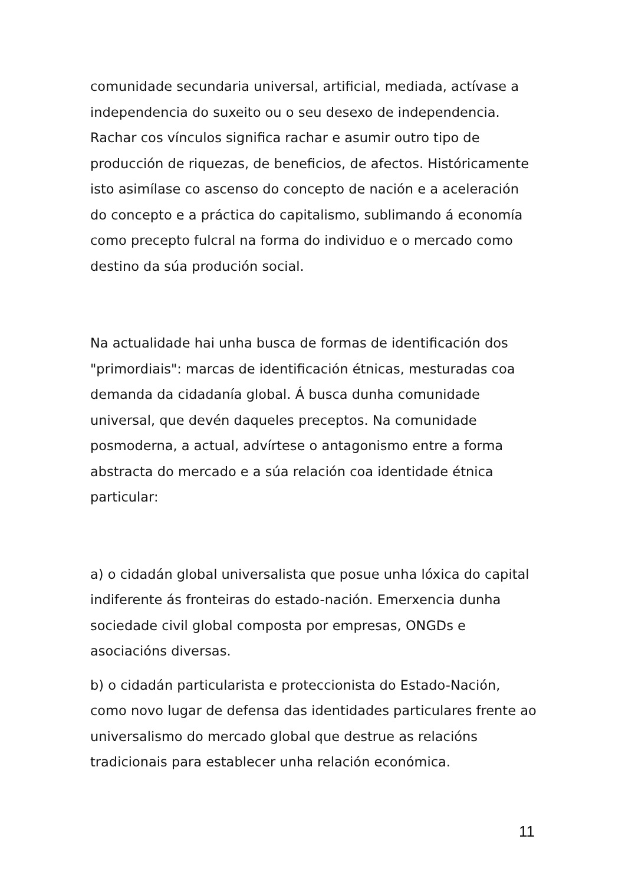comunidade secundaria universal, artificial, mediada, actívase a independencia do suxeito ou o seu desexo de independencia. Rachar cos vínculos significa rachar e asumir outro tipo de producción de riquezas, de beneficios, de afectos. Históricamente isto asimílase co ascenso do concepto de nación e a aceleración do concepto e a práctica do capitalismo, sublimando á economía como precepto fulcral na forma do individuo e o mercado como destino da súa produción social.
Na actualidade hai unha busca de formas de identificación dos "primordiais": marcas de identificación étnicas, mesturadas coa demanda da cidadanía global. Á busca dunha comunidade universal, que devén daqueles preceptos. Na comunidade posmoderna, a actual, advírtese o antagonismo entre a forma abstracta do mercado e a súa relación coa identidade étnica particular:
a) o cidadán global universalista que posue unha lóxica do capital indiferente ás fronteiras do estado-nación. Emerxencia dunha sociedade civil global composta por empresas, ONGDs e asociacións diversas.
b) o cidadán particularista e proteccionista do Estado-Nación, como novo lugar de defensa das identidades particulares frente ao universalismo do mercado global que destrue as relacións tradicionais para establecer unha relación económica.
11